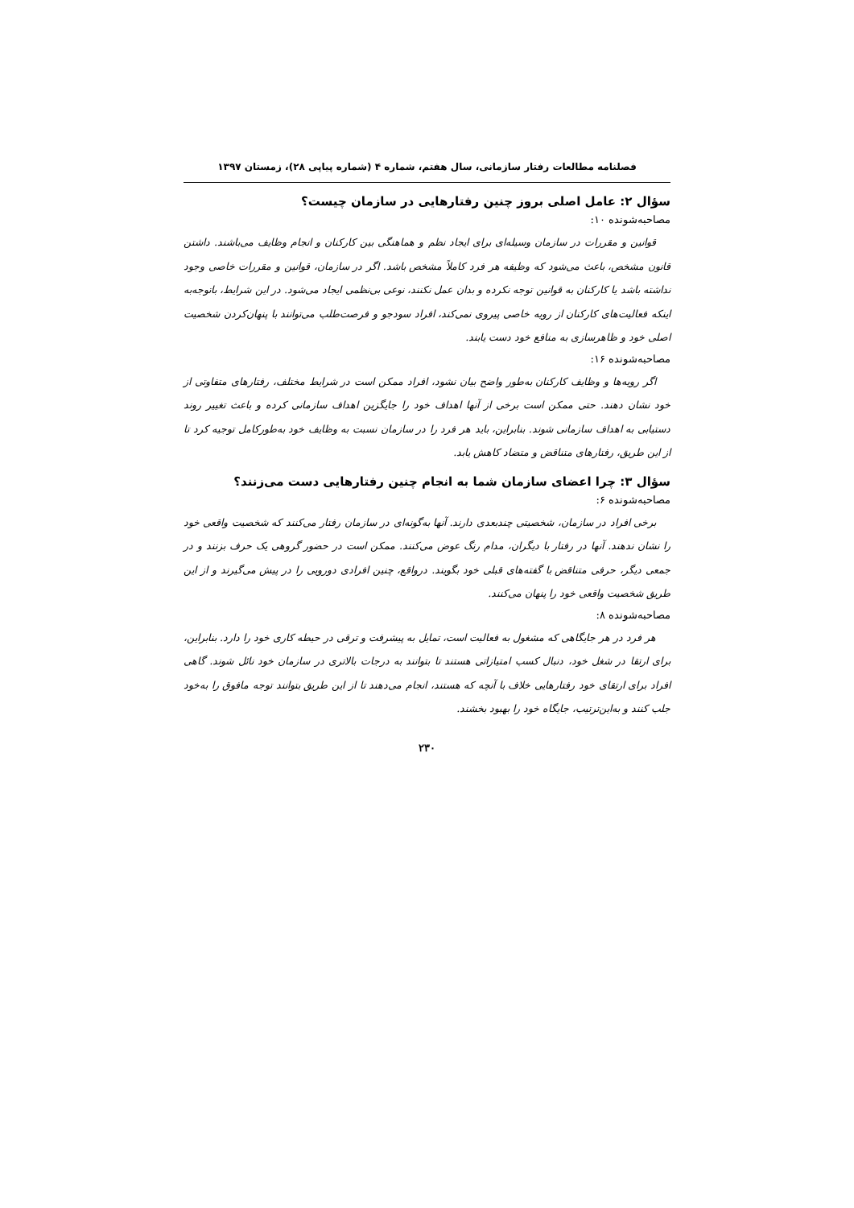فصلنامه مطالعات رفتار سازمانی، سال هفتم، شماره ۴ (شماره پیاپی ۲۸)، زمستان ۱۳۹۷
سؤال ۲: عامل اصلی بروز چنین رفتارهایی در سازمان چیست؟
مصاحبه‌شونده ۱۰:
قوانین و مقررات در سازمان وسیله‌ای برای ایجاد نظم و هماهنگی بین کارکنان و انجام وظایف می‌باشند. داشتن قانون مشخص، باعث می‌شود که وظیفه هر فرد کاملاً مشخص باشد. اگر در سازمان، قوانین و مقررات خاصی وجود نداشته باشد یا کارکنان به قوانین توجه نکرده و بدان عمل نکنند، نوعی بی‌نظمی ایجاد می‌شود. در این شرایط، باتوجه‌به اینکه فعالیت‌های کارکنان از رویه خاصی پیروی نمی‌کند، افراد سودجو و فرصت‌طلب می‌توانند با پنهان‌کردن شخصیت اصلی خود و ظاهرسازی به منافع خود دست یابند.
مصاحبه‌شونده ۱۶:
اگر رویه‌ها و وظایف کارکنان به‌طور واضح بیان نشود، افراد ممکن است در شرایط مختلف، رفتارهای متفاوتی از خود نشان دهند. حتی ممکن است برخی از آنها اهداف خود را جایگزین اهداف سازمانی کرده و باعث تغییر روند دستیابی به اهداف سازمانی شوند. بنابراین، باید هر فرد را در سازمان نسبت به وظایف خود به‌طورکامل توجیه کرد تا از این طریق، رفتارهای متناقض و متضاد کاهش یابد.
سؤال ۳: چرا اعضای سازمان شما به انجام چنین رفتارهایی دست می‌زنند؟
مصاحبه‌شونده ۶:
برخی افراد در سازمان، شخصیتی چندبعدی دارند. آنها به‌گونه‌ای در سازمان رفتار می‌کنند که شخصیت واقعی خود را نشان ندهند. آنها در رفتار با دیگران، مدام رنگ عوض می‌کنند. ممکن است در حضور گروهی یک حرف بزنند و در جمعی دیگر، حرفی متناقض با گفته‌های قبلی خود بگویند. درواقع، چنین افرادی دورویی را در پیش می‌گیرند و از این طریق شخصیت واقعی خود را پنهان می‌کنند.
مصاحبه‌شونده ۸:
هر فرد در هر جایگاهی که مشغول به فعالیت است، تمایل به پیشرفت و ترقی در حیطه کاری خود را دارد. بنابراین، برای ارتقا در شغل خود، دنبال کسب امتیازاتی هستند تا بتوانند به درجات بالاتری در سازمان خود نائل شوند. گاهی افراد برای ارتقای خود رفتارهایی خلاف با آنچه که هستند، انجام می‌دهند تا از این طریق بتوانند توجه مافوق را به‌خود جلب کنند و به‌این‌ترتیب، جایگاه خود را بهبود بخشند.
۲۳۰